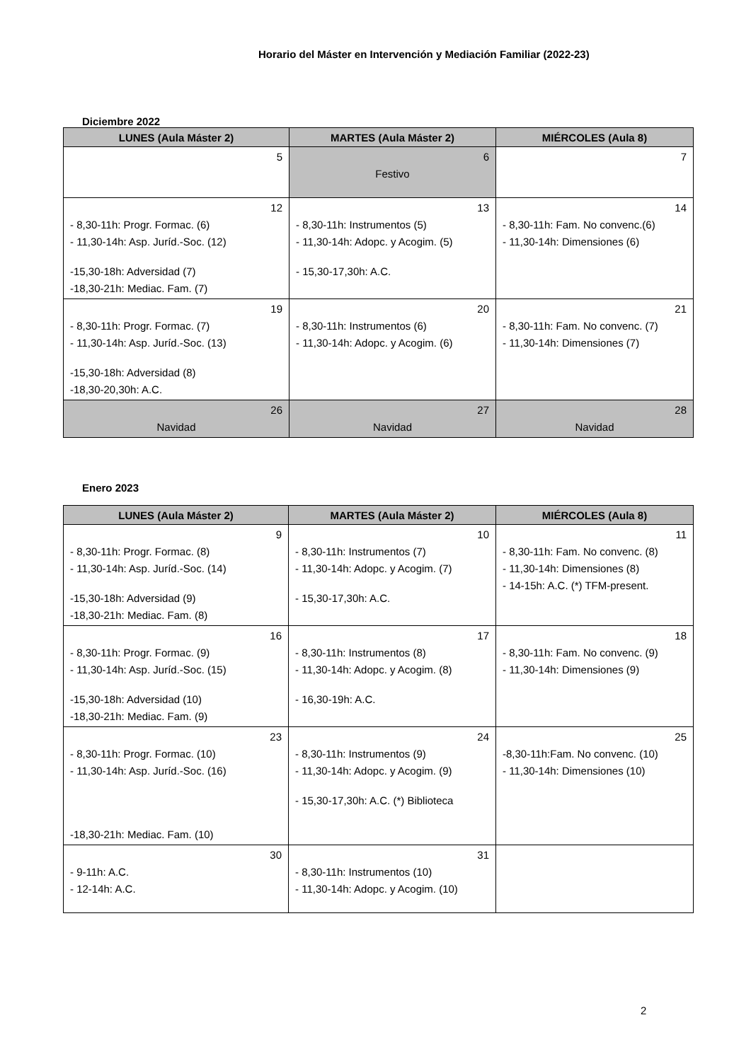Horario del Máster en Intervención y Mediación Familiar (2022-23)
Diciembre 2022
| LUNES (Aula Máster 2) | MARTES (Aula Máster 2) | MIÉRCOLES (Aula 8) |
| --- | --- | --- |
| 5 | 6 Festivo | 7 |
| 12 - 8,30-11h: Progr. Formac. (6) - 11,30-14h: Asp. Juríd.-Soc. (12) -15,30-18h: Adversidad (7) -18,30-21h: Mediac. Fam. (7) | 13 - 8,30-11h: Instrumentos (5) - 11,30-14h: Adopc. y Acogim. (5) - 15,30-17,30h: A.C. | 14 - 8,30-11h: Fam. No convenc.(6) - 11,30-14h: Dimensiones (6) |
| 19 - 8,30-11h: Progr. Formac. (7) - 11,30-14h: Asp. Juríd.-Soc. (13) -15,30-18h: Adversidad (8) -18,30-20,30h: A.C. | 20 - 8,30-11h: Instrumentos (6) - 11,30-14h: Adopc. y Acogim. (6) | 21 - 8,30-11h: Fam. No convenc. (7) - 11,30-14h: Dimensiones (7) |
| 26 Navidad | 27 Navidad | 28 Navidad |
Enero 2023
| LUNES (Aula Máster 2) | MARTES (Aula Máster 2) | MIÉRCOLES (Aula 8) |
| --- | --- | --- |
| 9 - 8,30-11h: Progr. Formac. (8) - 11,30-14h: Asp. Juríd.-Soc. (14) -15,30-18h: Adversidad (9) -18,30-21h: Mediac. Fam. (8) | 10 - 8,30-11h: Instrumentos (7) - 11,30-14h: Adopc. y Acogim. (7) - 15,30-17,30h: A.C. | 11 - 8,30-11h: Fam. No convenc. (8) - 11,30-14h: Dimensiones (8) - 14-15h: A.C. (*) TFM-present. |
| 16 - 8,30-11h: Progr. Formac. (9) - 11,30-14h: Asp. Juríd.-Soc. (15) -15,30-18h: Adversidad (10) -18,30-21h: Mediac. Fam. (9) | 17 - 8,30-11h: Instrumentos (8) - 11,30-14h: Adopc. y Acogim. (8) - 16,30-19h: A.C. | 18 - 8,30-11h: Fam. No convenc. (9) - 11,30-14h: Dimensiones (9) |
| 23 - 8,30-11h: Progr. Formac. (10) - 11,30-14h: Asp. Juríd.-Soc. (16) -18,30-21h: Mediac. Fam. (10) | 24 - 8,30-11h: Instrumentos (9) - 11,30-14h: Adopc. y Acogim. (9) - 15,30-17,30h: A.C. (*) Biblioteca | 25 -8,30-11h:Fam. No convenc. (10) - 11,30-14h: Dimensiones (10) |
| 30 - 9-11h: A.C. - 12-14h: A.C. | 31 - 8,30-11h: Instrumentos (10) - 11,30-14h: Adopc. y Acogim. (10) | |
2